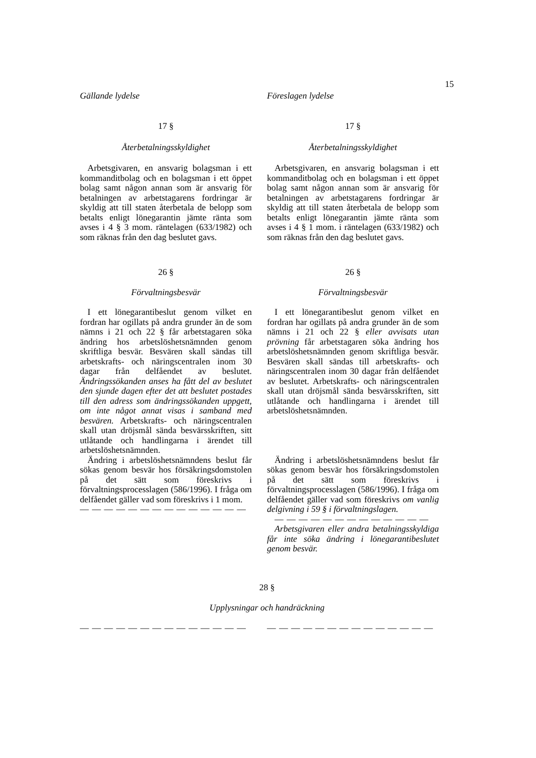15
Gällande lydelse Föreslagen lydelse
17 §
Återbetalningsskyldighet
Arbetsgivaren, en ansvarig bolagsman i ett kommanditbolag och en bolagsman i ett öppet bolag samt någon annan som är ansvarig för betalningen av arbetstagarens fordringar är skyldig att till staten återbetala de belopp som betalts enligt lönegarantin jämte ränta som avses i 4 § 3 mom. räntelagen (633/1982) och som räknas från den dag beslutet gavs.
26 §
Förvaltningsbesvär
I ett lönegarantibeslut genom vilket en fordran har ogillats på andra grunder än de som nämns i 21 och 22 § får arbetstagaren söka ändring hos arbetslöshetsnämnden genom skriftliga besvär. Besvären skall sändas till arbetskrafts- och näringscentralen inom 30 dagar från delfåendet av beslutet. Ändringssökanden anses ha fått del av beslutet den sjunde dagen efter det att beslutet postades till den adress som ändringssökanden uppgett, om inte något annat visas i samband med besvären. Arbetskrafts- och näringscentralen skall utan dröjsmål sända besvärsskriften, sitt utlåtande och handlingarna i ärendet till arbetslöshetsnämnden.
Ändring i arbetslöshetsnämndens beslut får sökas genom besvär hos försäkringsdomstolen på det sätt som föreskrivs i förvaltningsprocesslagen (586/1996). I fråga om delfåendet gäller vad som föreskrivs i 1 mom.
— — — — — — — — — — — — — —
17 §
Återbetalningsskyldighet
Arbetsgivaren, en ansvarig bolagsman i ett kommanditbolag och en bolagsman i ett öppet bolag samt någon annan som är ansvarig för betalningen av arbetstagarens fordringar är skyldig att till staten återbetala de belopp som betalts enligt lönegarantin jämte ränta som avses i 4 § 1 mom. i räntelagen (633/1982) och som räknas från den dag beslutet gavs.
26 §
Förvaltningsbesvär
I ett lönegarantibeslut genom vilket en fordran har ogillats på andra grunder än de som nämns i 21 och 22 § eller avvisats utan prövning får arbetstagaren söka ändring hos arbetslöshetsnämnden genom skriftliga besvär. Besvären skall sändas till arbetskrafts- och näringscentralen inom 30 dagar från delfåendet av beslutet. Arbetskrafts- och näringscentralen skall utan dröjsmål sända besvärsskriften, sitt utlåtande och handlingarna i ärendet till arbetslöshetsnämnden.
Ändring i arbetslöshetsnämndens beslut får sökas genom besvär hos försäkringsdomstolen på det sätt som föreskrivs i förvaltningsprocesslagen (586/1996). I fråga om delfåendet gäller vad som föreskrivs om vanlig delgivning i 59 § i förvaltningslagen.
— — — — — — — — — — — — —
Arbetsgivaren eller andra betalningsskyldiga får inte söka ändring i lönegarantibeslutet genom besvär.
28 §
Upplysningar och handräckning
— — — — — — — — — — — — — — — — — — — — — — — — — — — —